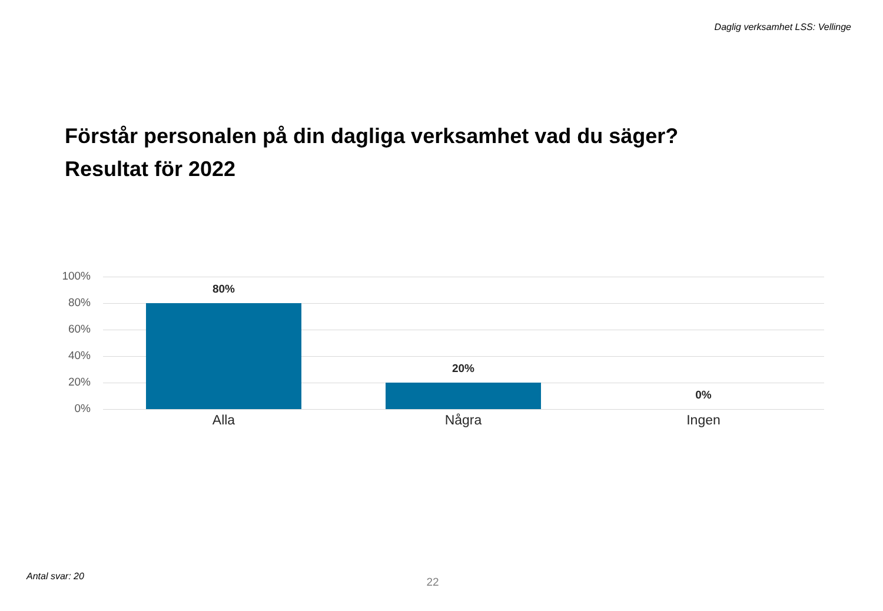Daglig verksamhet LSS: Vellinge
Förstår personalen på din dagliga verksamhet vad du säger?
Resultat för 2022
100%
80%
60%
40%
20%
0%
80%
20%
0%
Alla Några Ingen
Antal svar: 20
22